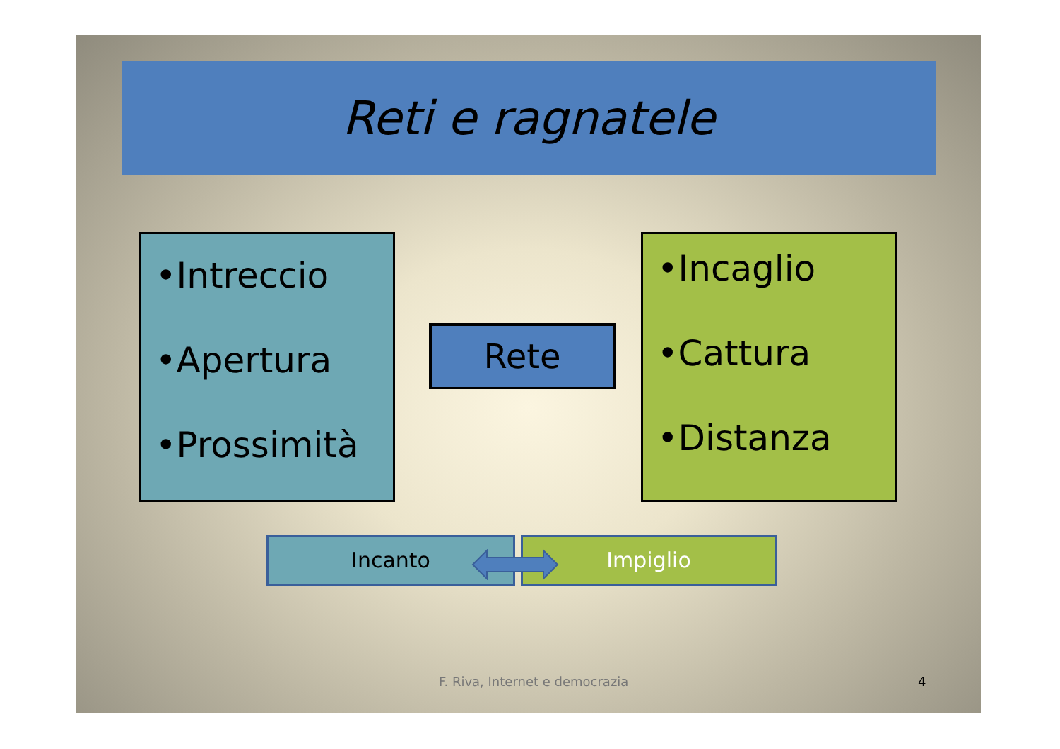Reti e ragnatele
•Intreccio
•Apertura
•Prossimità
Rete
•Incaglio
•Cattura
•Distanza
Incanto Impiglio
F. Riva, Internet e democrazia 4